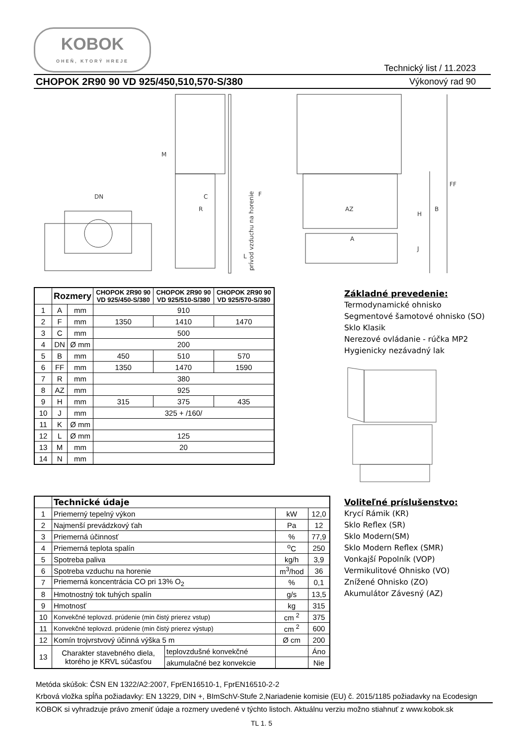KOBOK
OHEŇ, KTORÝ HREJE
Technický list / 11.2023
CHOPOK 2R90 90 VD 925/450,510,570-S/380 Výkonový rad 90
DN
M
C
R
F
prívod vzduchu na horenie
AZ
A
H
B
FF
J
L
| | Rozmery | | CHOPOK 2R90 90 VD 925/450-S/380 | CHOPOK 2R90 90 VD 925/510-S/380 | CHOPOK 2R90 90 VD 925/570-S/380 |
| 1 | A | mm | 910 | | |
| 2 | F | mm | 1350 | 1410 | 1470 |
| 3 | C | mm | 500 | | |
| 4 | DN | Ø mm | 200 | | |
| 5 | B | mm | 450 | 510 | 570 |
| 6 | FF | mm | 1350 | 1470 | 1590 |
| 7 | R | mm | 380 | | |
| 8 | AZ | mm | 925 | | |
| 9 | H | mm | 315 | 375 | 435 |
| 10 | J | mm | 325 + /160/ | | |
| 11 | K | Ø mm | | | |
| 12 | L | Ø mm | 125 | | |
| 13 | M | mm | 20 | | |
| 14 | N | mm | | | |
Základné prevedenie:
Termodynamické ohnisko
Segmentové šamotové ohnisko (SO)
Sklo Klasik
Nerezové ovládanie - rúčka MP2
Hygienicky nezávadný lak
| | Technické údaje | | | |
| 1 | Priemerný tepelný výkon | | kW | 12,0 |
| 2 | Najmenší prevádzkový ťah | | Pa | 12 |
| 3 | Priemerná účinnosť | | % | 77,9 |
| 4 | Priemerná teplota spalín | | <sup>o</sup> C | 250 |
| 5 | Spotreba paliva | | kg/h | 3,9 |
| 6 | Spotreba vzduchu na horenie | | m<sup>3</sup>/hod | 36 |
| 7 | Priemerná koncentrácia CO pri 13% O<sub>2</sub> | | % | 0,1 |
| 8 | Hmotnostný tok tuhých spalín | | g/s | 13,5 |
| 9 | Hmotnosť | | kg | 315 |
| 10 | Konvekčné teplovzd. prúdenie (min čistý prierez vstup) | | cm <sup>2</sup> | 375 |
| 11 | Konvekčné teplovzd. prúdenie (min čistý prierez výstup) | | cm <sup>2</sup> | 600 |
| 12 | Komín trojvrstvový účinná výška 5 m | | Ø cm | 200 |
| 13 | Charakter stavebného diela, ktorého je KRVL súčasťou | teplovzdušné konvekčné | | Áno |
| | | akumulačné bez konvekcie | | Nie |
Voliteľné príslušenstvo:
Krycí Rámik (KR)
Sklo Reflex (SR)
Sklo Modern(SM)
Sklo Modern Reflex (SMR)
Vonkajší Popolník (VOP)
Vermikulitové Ohnisko (VO)
Znížené Ohnisko (ZO)
Akumulátor Závesný (AZ)
Metóda skúšok: ČSN EN 1322/A2:2007, FprEN16510-1, FprEN16510-2-2
Krbová vložka spĺňa požiadavky: EN 13229, DIN +, BImSchV-Stufe 2,Nariadenie komisie (EU) č. 2015/1185 požiadavky na Ecodesign
KOBOK si vyhradzuje právo zmeniť údaje a rozmery uvedené v týchto listoch. Aktuálnu verziu možno stiahnuť z www.kobok.sk
TL 1. 5